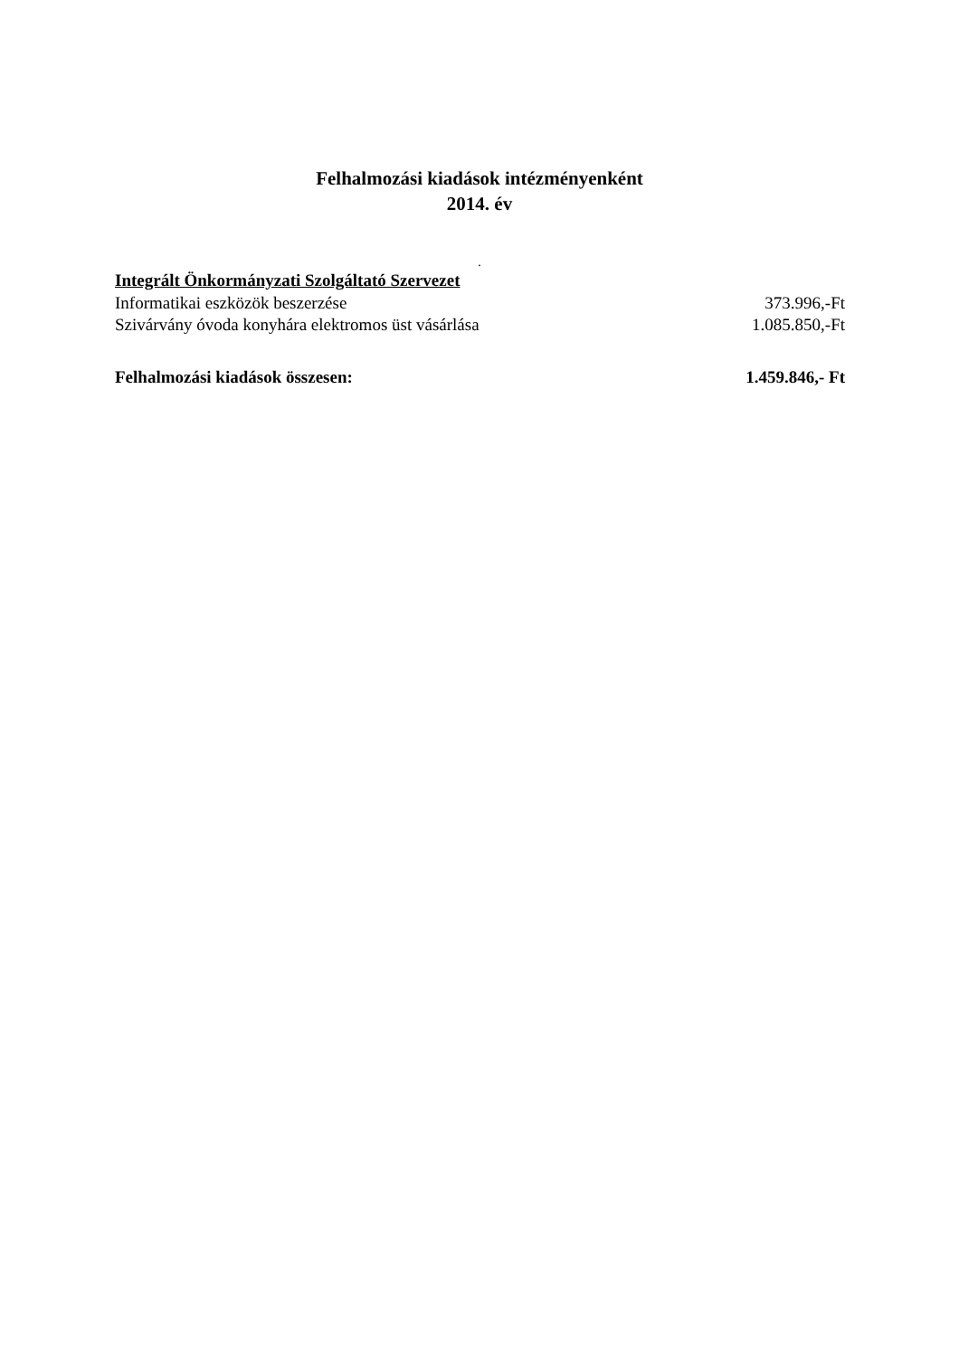Felhalmozási kiadások intézményenként
2014. év
.
Integrált Önkormányzati Szolgáltató Szervezet
Informatikai eszközök beszerzése 373.996,-Ft
Szivárvány óvoda konyhára elektromos üst vásárlása 1.085.850,-Ft
Felhalmozási kiadások összesen: 1.459.846,- Ft